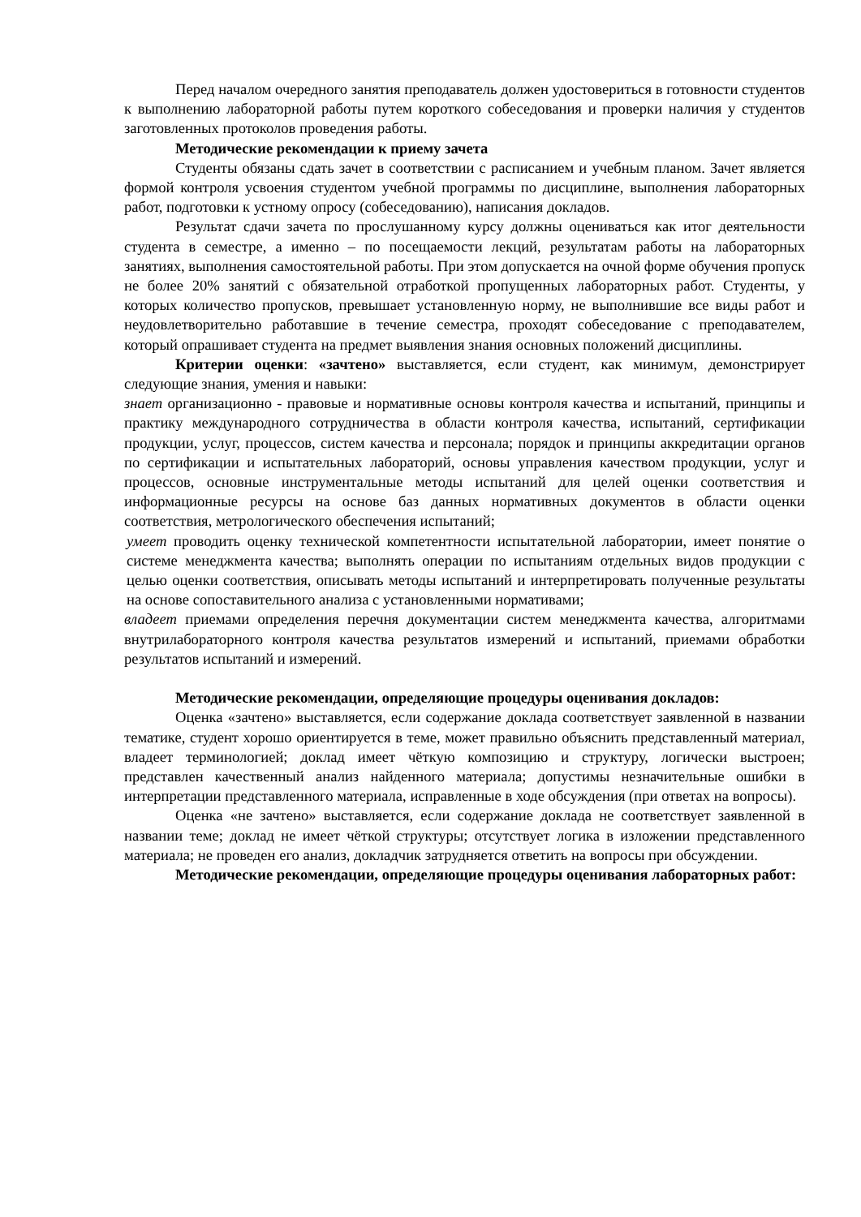Перед началом очередного занятия преподаватель должен удостовериться в готовности студентов к выполнению лабораторной работы путем короткого собеседования и проверки наличия у студентов заготовленных протоколов проведения работы.
Методические рекомендации к приему зачета
Студенты обязаны сдать зачет в соответствии с расписанием и учебным планом. Зачет является формой контроля усвоения студентом учебной программы по дисциплине, выполнения лабораторных работ, подготовки к устному опросу (собеседованию), написания докладов.
Результат сдачи зачета по прослушанному курсу должны оцениваться как итог деятельности студента в семестре, а именно – по посещаемости лекций, результатам работы на лабораторных занятиях, выполнения самостоятельной работы. При этом допускается на очной форме обучения пропуск не более 20% занятий с обязательной отработкой пропущенных лабораторных работ. Студенты, у которых количество пропусков, превышает установленную норму, не выполнившие все виды работ и неудовлетворительно работавшие в течение семестра, проходят собеседование с преподавателем, который опрашивает студента на предмет выявления знания основных положений дисциплины.
Критерии оценки: «зачтено» выставляется, если студент, как минимум, демонстрирует следующие знания, умения и навыки:
знает организационно - правовые и нормативные основы контроля качества и испытаний, принципы и практику международного сотрудничества в области контроля качества, испытаний, сертификации продукции, услуг, процессов, систем качества и персонала; порядок и принципы аккредитации органов по сертификации и испытательных лабораторий, основы управления качеством продукции, услуг и процессов, основные инструментальные методы испытаний для целей оценки соответствия и информационные ресурсы на основе баз данных нормативных документов в области оценки соответствия, метрологического обеспечения испытаний;
умеет проводить оценку технической компетентности испытательной лаборатории, имеет понятие о системе менеджмента качества; выполнять операции по испытаниям отдельных видов продукции с целью оценки соответствия, описывать методы испытаний и интерпретировать полученные результаты на основе сопоставительного анализа с установленными нормативами;
владеет приемами определения перечня документации систем менеджмента качества, алгоритмами внутрилабораторного контроля качества результатов измерений и испытаний, приемами обработки результатов испытаний и измерений.
Методические рекомендации, определяющие процедуры оценивания докладов:
Оценка «зачтено» выставляется, если содержание доклада соответствует заявленной в названии тематике, студент хорошо ориентируется в теме, может правильно объяснить представленный материал, владеет терминологией; доклад имеет чёткую композицию и структуру, логически выстроен; представлен качественный анализ найденного материала; допустимы незначительные ошибки в интерпретации представленного материала, исправленные в ходе обсуждения (при ответах на вопросы).
Оценка «не зачтено» выставляется, если содержание доклада не соответствует заявленной в названии теме; доклад не имеет чёткой структуры; отсутствует логика в изложении представленного материала; не проведен его анализ, докладчик затрудняется ответить на вопросы при обсуждении.
Методические рекомендации, определяющие процедуры оценивания лабораторных работ: